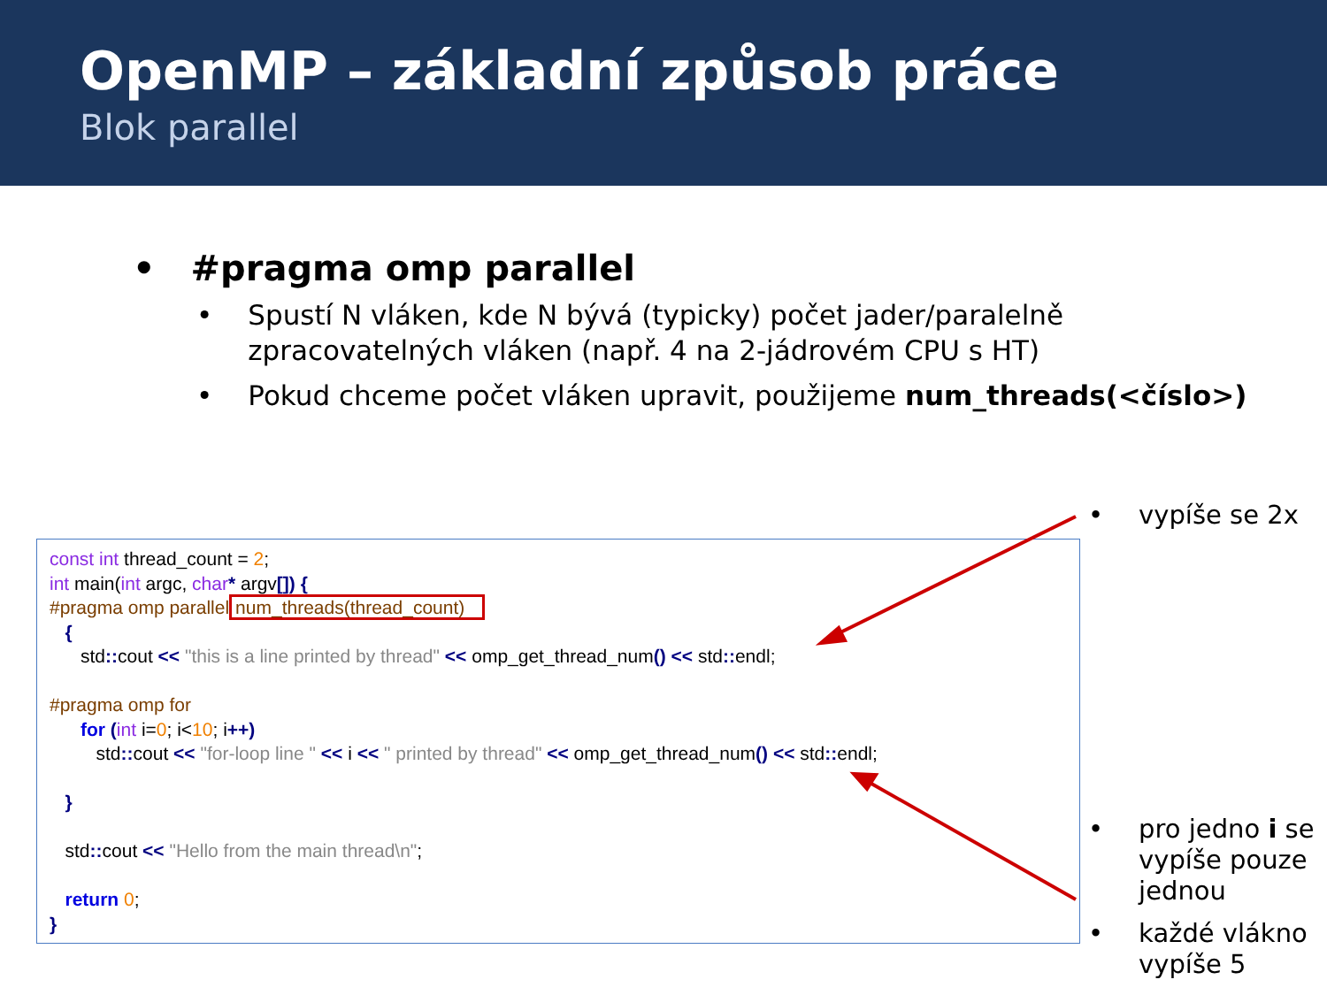OpenMP – základní způsob práce
Blok parallel
• #pragma omp parallel
• Spustí N vláken, kde N bývá (typicky) počet jader/paralelně zpracovatelných vláken (např. 4 na 2-jádrovém CPU s HT)
• Pokud chceme počet vláken upravit, použijeme num_threads(<číslo>)
• vypíše se 2x
const int thread_count = 2; int main(int argc, char* argv[]) { #pragma omp parallel num_threads(thread_count) { std:: cout << "this is a line printed by thread" << omp_get_thread_num() << std:: endl; #pragma omp for for (int i=0; i<10; i++) std:: cout << "for-loop line " << i << " printed by thread" << omp_get_thread_num() << std:: endl; } std:: cout << "Hello from the main thread\n"; return 0; }
• pro jedno i se vypíše pouze jednou
• každé vlákno vypíše 5